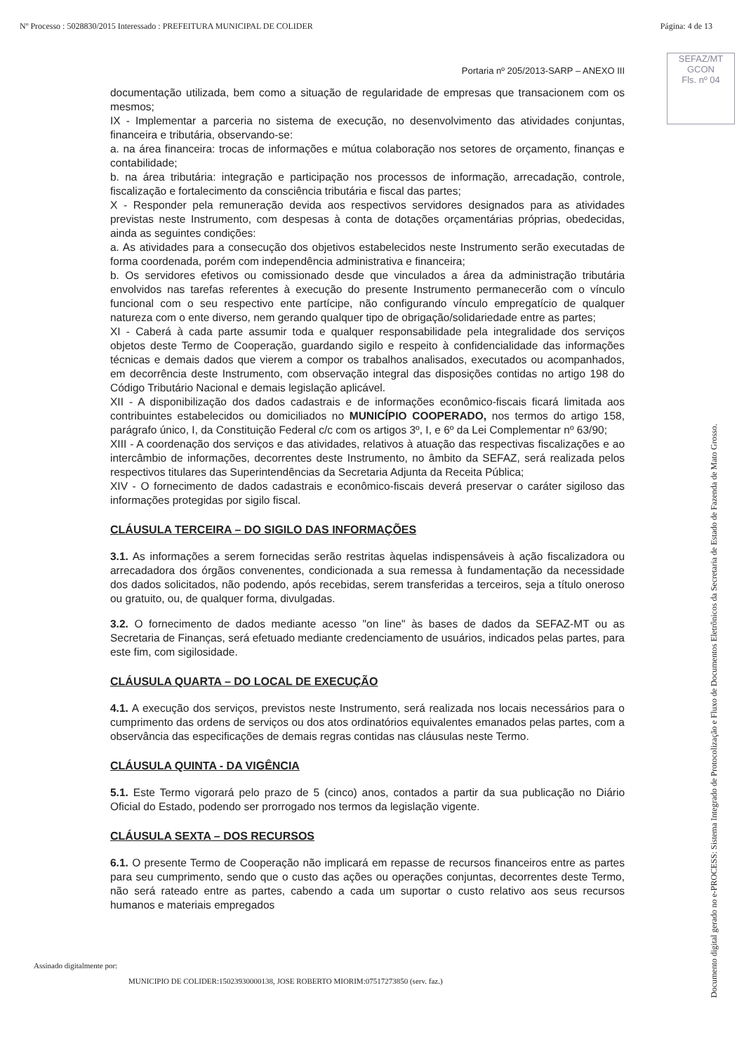Nº Processo : 5028830/2015 Interessado : PREFEITURA MUNICIPAL DE COLIDER Página: 4 de 13
SEFAZ/MT
GCON
Fls. nº 04
Portaria nº 205/2013-SARP – ANEXO III
documentação utilizada, bem como a situação de regularidade de empresas que transacionem com os mesmos;
IX - Implementar a parceria no sistema de execução, no desenvolvimento das atividades conjuntas, financeira e tributária, observando-se:
a. na área financeira: trocas de informações e mútua colaboração nos setores de orçamento, finanças e contabilidade;
b. na área tributária: integração e participação nos processos de informação, arrecadação, controle, fiscalização e fortalecimento da consciência tributária e fiscal das partes;
X - Responder pela remuneração devida aos respectivos servidores designados para as atividades previstas neste Instrumento, com despesas à conta de dotações orçamentárias próprias, obedecidas, ainda as seguintes condições:
a. As atividades para a consecução dos objetivos estabelecidos neste Instrumento serão executadas de forma coordenada, porém com independência administrativa e financeira;
b. Os servidores efetivos ou comissionado desde que vinculados a área da administração tributária envolvidos nas tarefas referentes à execução do presente Instrumento permanecerão com o vínculo funcional com o seu respectivo ente partícipe, não configurando vínculo empregatício de qualquer natureza com o ente diverso, nem gerando qualquer tipo de obrigação/solidariedade entre as partes;
XI - Caberá à cada parte assumir toda e qualquer responsabilidade pela integralidade dos serviços objetos deste Termo de Cooperação, guardando sigilo e respeito à confidencialidade das informações técnicas e demais dados que vierem a compor os trabalhos analisados, executados ou acompanhados, em decorrência deste Instrumento, com observação integral das disposições contidas no artigo 198 do Código Tributário Nacional e demais legislação aplicável.
XII - A disponibilização dos dados cadastrais e de informações econômico-fiscais ficará limitada aos contribuintes estabelecidos ou domiciliados no MUNICÍPIO COOPERADO, nos termos do artigo 158, parágrafo único, I, da Constituição Federal c/c com os artigos 3º, I, e 6º da Lei Complementar nº 63/90;
XIII - A coordenação dos serviços e das atividades, relativos à atuação das respectivas fiscalizações e ao intercâmbio de informações, decorrentes deste Instrumento, no âmbito da SEFAZ, será realizada pelos respectivos titulares das Superintendências da Secretaria Adjunta da Receita Pública;
XIV - O fornecimento de dados cadastrais e econômico-fiscais deverá preservar o caráter sigiloso das informações protegidas por sigilo fiscal.
CLÁUSULA TERCEIRA – DO SIGILO DAS INFORMAÇÕES
3.1. As informações a serem fornecidas serão restritas àquelas indispensáveis à ação fiscalizadora ou arrecadadora dos órgãos convenentes, condicionada a sua remessa à fundamentação da necessidade dos dados solicitados, não podendo, após recebidas, serem transferidas a terceiros, seja a título oneroso ou gratuito, ou, de qualquer forma, divulgadas.
3.2. O fornecimento de dados mediante acesso "on line" às bases de dados da SEFAZ-MT ou as Secretaria de Finanças, será efetuado mediante credenciamento de usuários, indicados pelas partes, para este fim, com sigilosidade.
CLÁUSULA QUARTA – DO LOCAL DE EXECUÇÃO
4.1. A execução dos serviços, previstos neste Instrumento, será realizada nos locais necessários para o cumprimento das ordens de serviços ou dos atos ordinatórios equivalentes emanados pelas partes, com a observância das especificações de demais regras contidas nas cláusulas neste Termo.
CLÁUSULA QUINTA - DA VIGÊNCIA
5.1. Este Termo vigorará pelo prazo de 5 (cinco) anos, contados a partir da sua publicação no Diário Oficial do Estado, podendo ser prorrogado nos termos da legislação vigente.
CLÁUSULA SEXTA – DOS RECURSOS
6.1. O presente Termo de Cooperação não implicará em repasse de recursos financeiros entre as partes para seu cumprimento, sendo que o custo das ações ou operações conjuntas, decorrentes deste Termo, não será rateado entre as partes, cabendo a cada um suportar o custo relativo aos seus recursos humanos e materiais empregados
Assinado digitalmente por:
MUNICIPIO DE COLIDER:15023930000138, JOSE ROBERTO MIORIM:07517273850 (serv. faz.)
Documento digital gerado no e-PROCESS: Sistema Integrado de Protocolização e Fluxo de Documentos Eletrônicos da Secretaria de Estado de Fazenda de Mato Grosso.